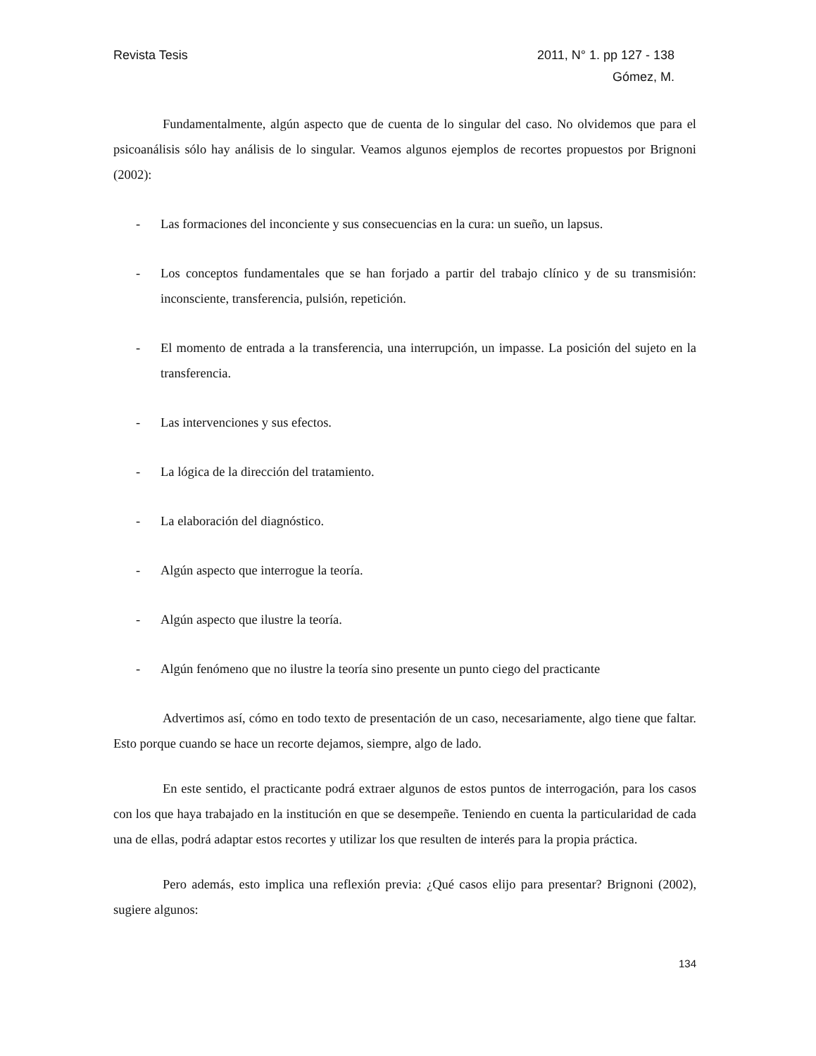Revista Tesis 2011, N° 1. pp 127 - 138
Gómez, M.
Fundamentalmente, algún aspecto que de cuenta de lo singular del caso. No olvidemos que para el psicoanálisis sólo hay análisis de lo singular. Veamos algunos ejemplos de recortes propuestos por Brignoni (2002):
- Las formaciones del inconciente y sus consecuencias en la cura: un sueño, un lapsus.
- Los conceptos fundamentales que se han forjado a partir del trabajo clínico y de su transmisión: inconsciente, transferencia, pulsión, repetición.
- El momento de entrada a la transferencia, una interrupción, un impasse. La posición del sujeto en la transferencia.
- Las intervenciones y sus efectos.
- La lógica de la dirección del tratamiento.
- La elaboración del diagnóstico.
- Algún aspecto que interrogue la teoría.
- Algún aspecto que ilustre la teoría.
- Algún fenómeno que no ilustre la teoría sino presente un punto ciego del practicante
Advertimos así, cómo en todo texto de presentación de un caso, necesariamente, algo tiene que faltar. Esto porque cuando se hace un recorte dejamos, siempre, algo de lado.
En este sentido, el practicante podrá extraer algunos de estos puntos de interrogación, para los casos con los que haya trabajado en la institución en que se desempeñe. Teniendo en cuenta la particularidad de cada una de ellas, podrá adaptar estos recortes y utilizar los que resulten de interés para la propia práctica.
Pero además, esto implica una reflexión previa: ¿Qué casos elijo para presentar? Brignoni (2002), sugiere algunos:
134